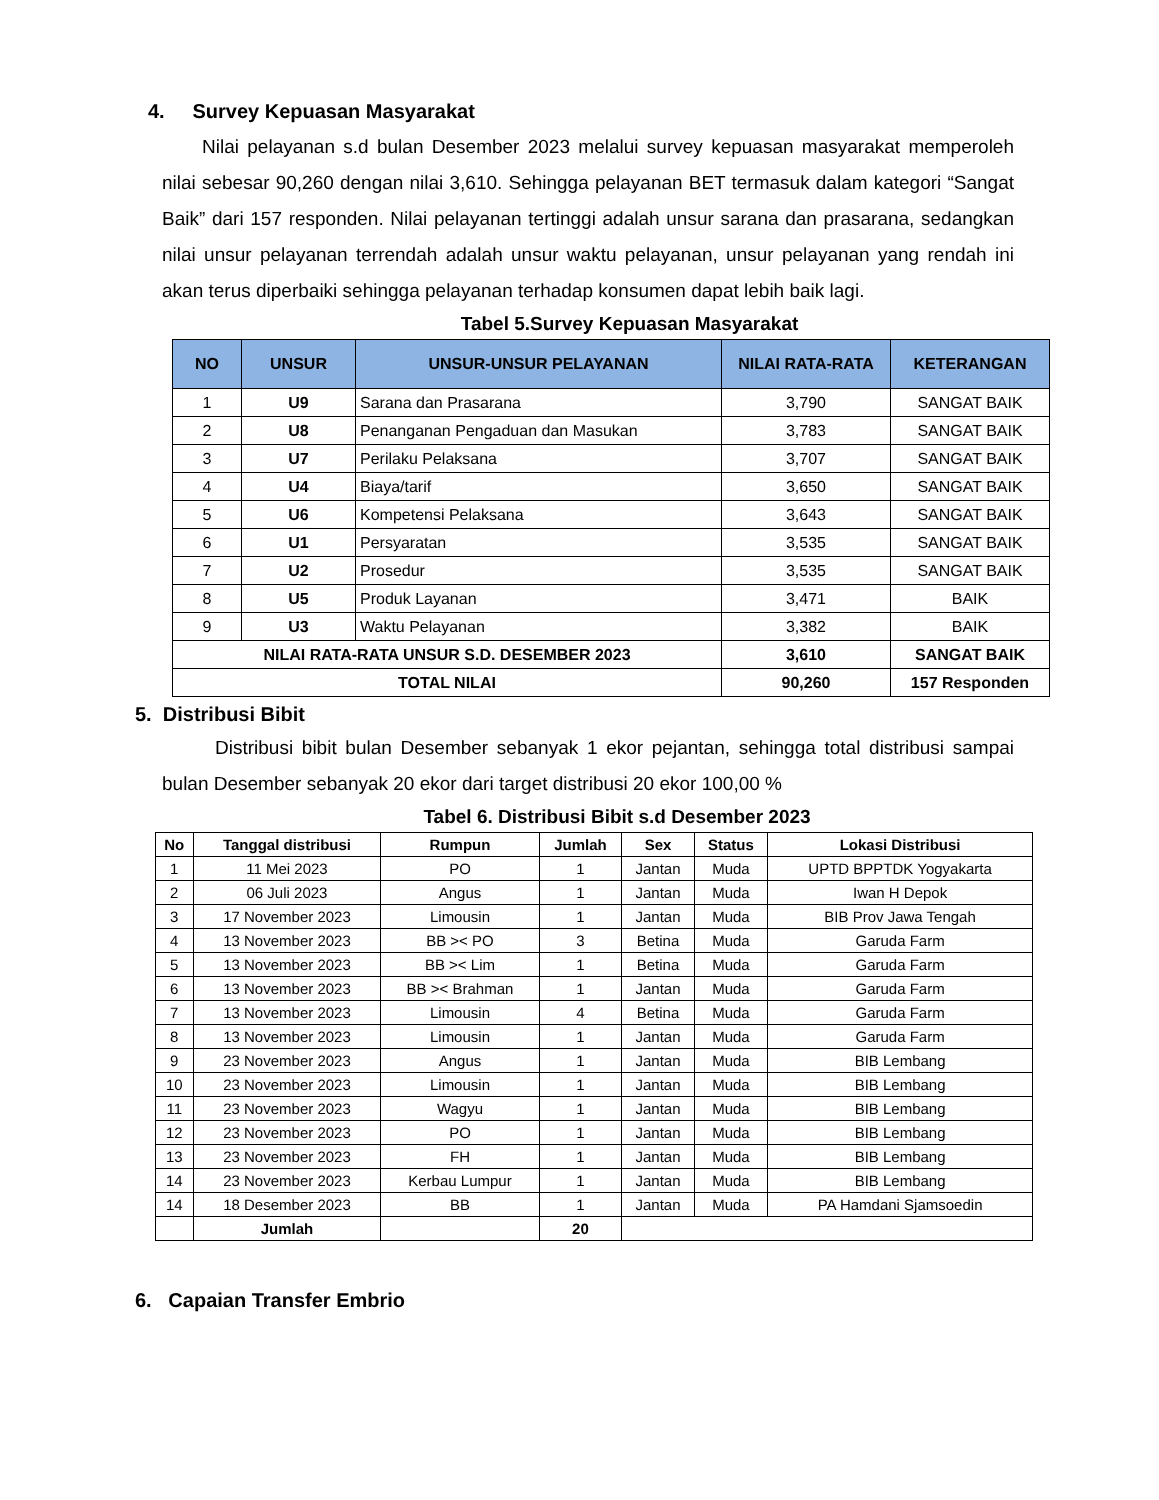4. Survey Kepuasan Masyarakat
Nilai pelayanan s.d bulan Desember 2023 melalui survey kepuasan masyarakat memperoleh nilai sebesar 90,260 dengan nilai 3,610. Sehingga pelayanan BET termasuk dalam kategori “Sangat Baik” dari 157 responden. Nilai pelayanan tertinggi adalah unsur sarana dan prasarana, sedangkan nilai unsur pelayanan terrendah adalah unsur waktu pelayanan, unsur pelayanan yang rendah ini akan terus diperbaiki sehingga pelayanan terhadap konsumen dapat lebih baik lagi.
Tabel 5.Survey Kepuasan Masyarakat
| NO | UNSUR | UNSUR-UNSUR PELAYANAN | NILAI RATA-RATA | KETERANGAN |
| --- | --- | --- | --- | --- |
| 1 | U9 | Sarana dan Prasarana | 3,790 | SANGAT BAIK |
| 2 | U8 | Penanganan Pengaduan dan Masukan | 3,783 | SANGAT BAIK |
| 3 | U7 | Perilaku Pelaksana | 3,707 | SANGAT BAIK |
| 4 | U4 | Biaya/tarif | 3,650 | SANGAT BAIK |
| 5 | U6 | Kompetensi Pelaksana | 3,643 | SANGAT BAIK |
| 6 | U1 | Persyaratan | 3,535 | SANGAT BAIK |
| 7 | U2 | Prosedur | 3,535 | SANGAT BAIK |
| 8 | U5 | Produk Layanan | 3,471 | BAIK |
| 9 | U3 | Waktu Pelayanan | 3,382 | BAIK |
| NILAI RATA-RATA UNSUR S.D. DESEMBER 2023 | | | 3,610 | SANGAT BAIK |
| TOTAL NILAI | | | 90,260 | 157 Responden |
5. Distribusi Bibit
Distribusi bibit bulan Desember sebanyak 1 ekor pejantan, sehingga total distribusi sampai bulan Desember sebanyak 20 ekor dari target distribusi 20 ekor 100,00 %
Tabel 6. Distribusi Bibit s.d Desember 2023
| No | Tanggal distribusi | Rumpun | Jumlah | Sex | Status | Lokasi Distribusi |
| --- | --- | --- | --- | --- | --- | --- |
| 1 | 11 Mei 2023 | PO | 1 | Jantan | Muda | UPTD BPPTDK Yogyakarta |
| 2 | 06 Juli 2023 | Angus | 1 | Jantan | Muda | Iwan H Depok |
| 3 | 17 November 2023 | Limousin | 1 | Jantan | Muda | BIB Prov Jawa Tengah |
| 4 | 13 November 2023 | BB >< PO | 3 | Betina | Muda | Garuda Farm |
| 5 | 13 November 2023 | BB >< Lim | 1 | Betina | Muda | Garuda Farm |
| 6 | 13 November 2023 | BB >< Brahman | 1 | Jantan | Muda | Garuda Farm |
| 7 | 13 November 2023 | Limousin | 4 | Betina | Muda | Garuda Farm |
| 8 | 13 November 2023 | Limousin | 1 | Jantan | Muda | Garuda Farm |
| 9 | 23 November 2023 | Angus | 1 | Jantan | Muda | BIB Lembang |
| 10 | 23 November 2023 | Limousin | 1 | Jantan | Muda | BIB Lembang |
| 11 | 23 November 2023 | Wagyu | 1 | Jantan | Muda | BIB Lembang |
| 12 | 23 November 2023 | PO | 1 | Jantan | Muda | BIB Lembang |
| 13 | 23 November 2023 | FH | 1 | Jantan | Muda | BIB Lembang |
| 14 | 23 November 2023 | Kerbau Lumpur | 1 | Jantan | Muda | BIB Lembang |
| 14 | 18 Desember 2023 | BB | 1 | Jantan | Muda | PA Hamdani Sjamsoedin |
| | Jumlah | | 20 | | | |
6. Capaian Transfer Embrio